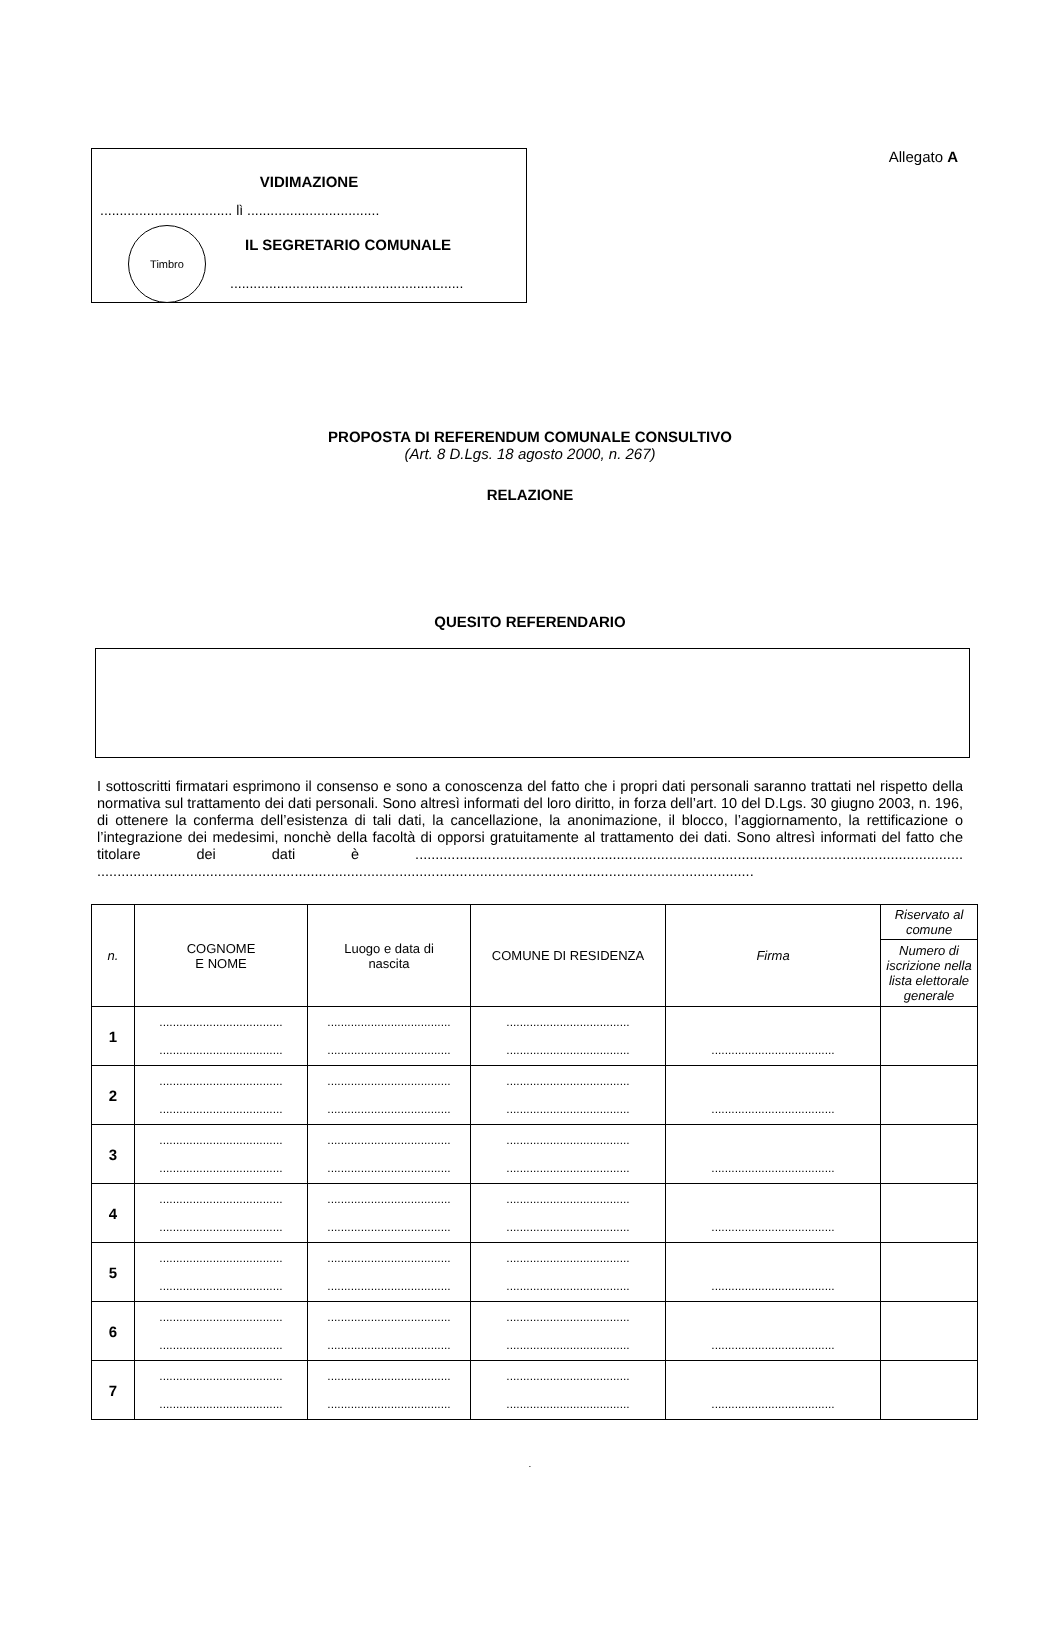VIDIMAZIONE
.................................. lì ..................................
Timbro
IL SEGRETARIO COMUNALE
............................................................
Allegato A
PROPOSTA DI REFERENDUM COMUNALE CONSULTIVO
(Art. 8 D.Lgs. 18 agosto 2000, n. 267)
RELAZIONE
QUESITO REFERENDARIO
I sottoscritti firmatari esprimono il consenso e sono a conoscenza del fatto che i propri dati personali saranno trattati nel rispetto della normativa sul trattamento dei dati personali. Sono altresì informati del loro diritto, in forza dell’art. 10 del D.Lgs. 30 giugno 2003, n. 196, di ottenere la conferma dell’esistenza di tali dati, la cancellazione, la anonimazione, il blocco, l’aggiornamento, la rettificazione o l’integrazione dei medesimi, nonchè della facoltà di opporsi gratuitamente al trattamento dei dati. Sono altresì informati del fatto che titolare dei dati è ........................................................................................................................................ ...................................................................................................................................................................
| n. | COGNOME E NOME | Luogo e data di nascita | COMUNE DI RESIDENZA | Firma | Riservato al comune |
| --- | --- | --- | --- | --- | --- |
| | | | | | Numero di iscrizione nella lista elettorale generale |
| 1 | ..................................... ..................................... | ..................................... ..................................... | ..................................... ..................................... | ..................................... | |
| 2 | ..................................... ..................................... | ..................................... ..................................... | ..................................... ..................................... | ..................................... | |
| 3 | ..................................... ..................................... | ..................................... ..................................... | ..................................... ..................................... | ..................................... | |
| 4 | ..................................... ..................................... | ..................................... ..................................... | ..................................... ..................................... | ..................................... | |
| 5 | ..................................... ..................................... | ..................................... ..................................... | ..................................... ..................................... | ..................................... | |
| 6 | ..................................... ..................................... | ..................................... ..................................... | ..................................... ..................................... | ..................................... | |
| 7 | ..................................... ..................................... | ..................................... ..................................... | ..................................... ..................................... | ..................................... | |
.